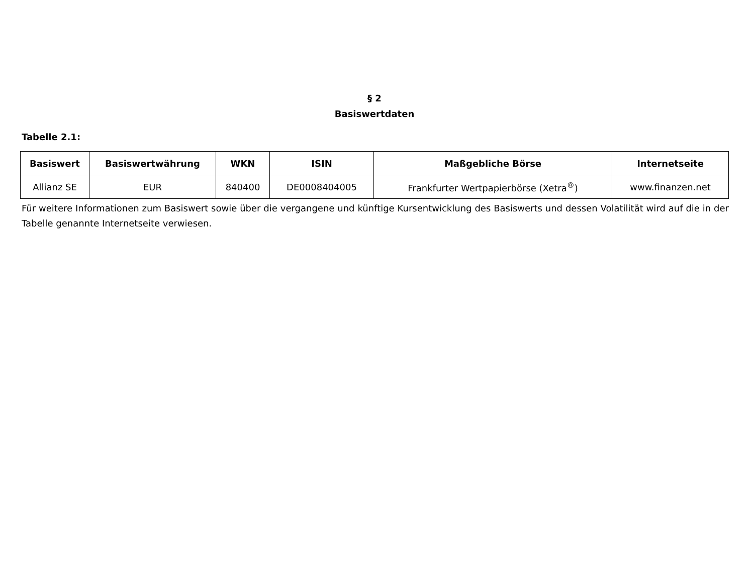§ 2
Basiswertdaten
Tabelle 2.1:
| Basiswert | Basiswertwährung | WKN | ISIN | Maßgebliche Börse | Internetseite |
| --- | --- | --- | --- | --- | --- |
| Allianz SE | EUR | 840400 | DE0008404005 | Frankfurter Wertpapierbörse (Xetra<sup>®</sup>) | www.finanzen.net |
Für weitere Informationen zum Basiswert sowie über die vergangene und künftige Kursentwicklung des Basiswerts und dessen Volatilität wird auf die in der Tabelle genannte Internetseite verwiesen.